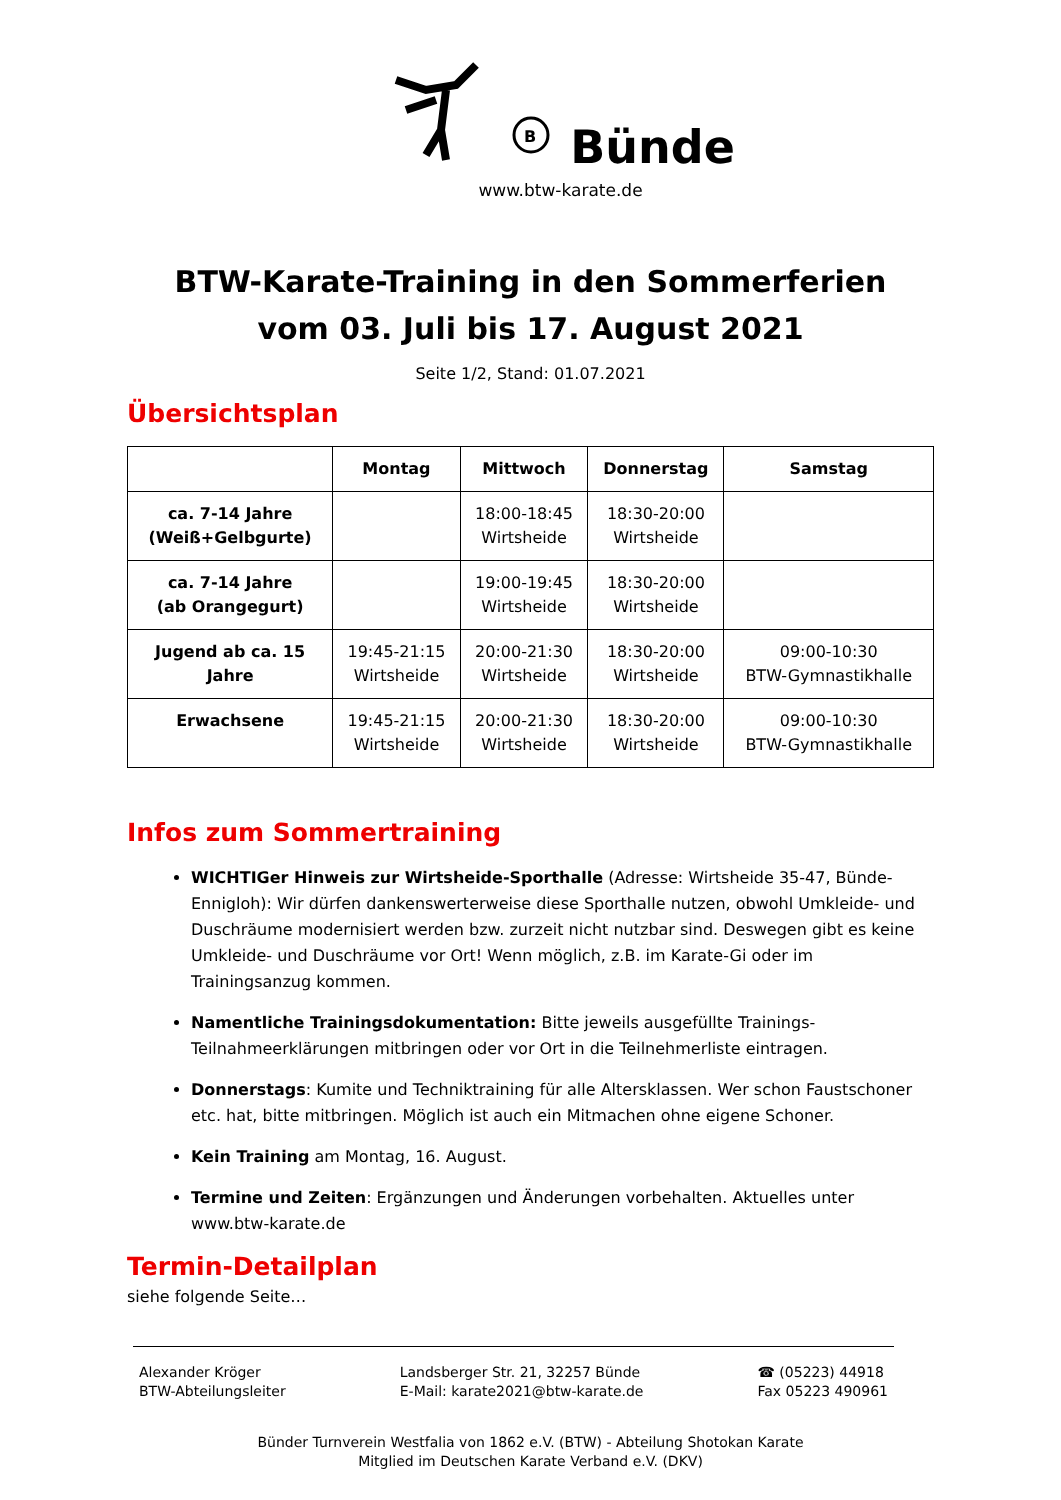B
Bünde
www.btw-karate.de
BTW-Karate-Training in den Sommerferien
vom 03. Juli bis 17. August 2021
Seite 1/2, Stand: 01.07.2021
Übersichtsplan
| | Montag | Mittwoch | Donnerstag | Samstag |
| --- | --- | --- | --- | --- |
| ca. 7-14 Jahre (Weiß+Gelbgurte) | | 18:00-18:45 Wirtsheide | 18:30-20:00 Wirtsheide | |
| ca. 7-14 Jahre (ab Orangegurt) | | 19:00-19:45 Wirtsheide | 18:30-20:00 Wirtsheide | |
| Jugend ab ca. 15 Jahre | 19:45-21:15 Wirtsheide | 20:00-21:30 Wirtsheide | 18:30-20:00 Wirtsheide | 09:00-10:30 BTW-Gymnastikhalle |
| Erwachsene | 19:45-21:15 Wirtsheide | 20:00-21:30 Wirtsheide | 18:30-20:00 Wirtsheide | 09:00-10:30 BTW-Gymnastikhalle |
Infos zum Sommertraining
WICHTIGer Hinweis zur Wirtsheide-Sporthalle (Adresse: Wirtsheide 35-47, Bünde-Ennigloh): Wir dürfen dankenswerterweise diese Sporthalle nutzen, obwohl Umkleide- und Duschräume modernisiert werden bzw. zurzeit nicht nutzbar sind. Deswegen gibt es keine Umkleide- und Duschräume vor Ort! Wenn möglich, z.B. im Karate-Gi oder im Trainingsanzug kommen.
Namentliche Trainingsdokumentation: Bitte jeweils ausgefüllte Trainings-Teilnahmeerklärungen mitbringen oder vor Ort in die Teilnehmerliste eintragen.
Donnerstags: Kumite und Techniktraining für alle Altersklassen. Wer schon Faustschoner etc. hat, bitte mitbringen. Möglich ist auch ein Mitmachen ohne eigene Schoner.
Kein Training am Montag, 16. August.
Termine und Zeiten: Ergänzungen und Änderungen vorbehalten. Aktuelles unter www.btw-karate.de
Termin-Detailplan
siehe folgende Seite…
Alexander Kröger
BTW-Abteilungsleiter
Landsberger Str. 21, 32257 Bünde
E-Mail: karate2021@btw-karate.de
☎ (05223) 44918
Fax 05223 490961
Bünder Turnverein Westfalia von 1862 e.V. (BTW) - Abteilung Shotokan Karate
Mitglied im Deutschen Karate Verband e.V. (DKV)